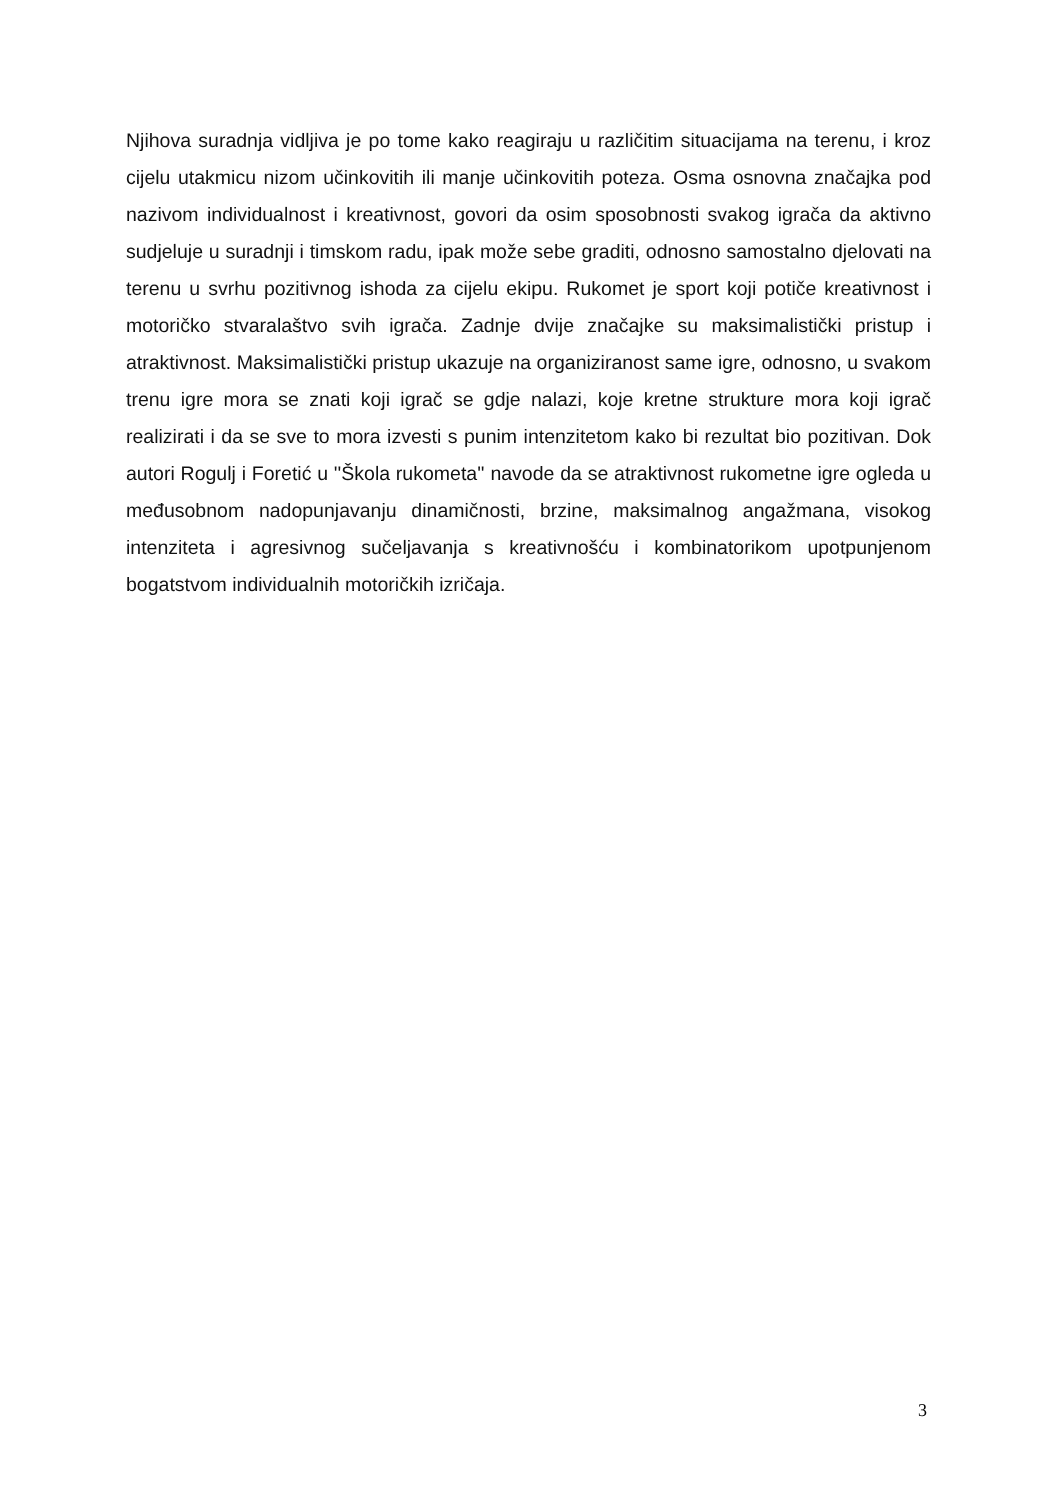Njihova suradnja vidljiva je po tome kako reagiraju u različitim situacijama na terenu, i kroz cijelu utakmicu nizom učinkovitih ili manje učinkovitih poteza. Osma osnovna značajka pod nazivom individualnost i kreativnost, govori da osim sposobnosti svakog igrača da aktivno sudjeluje u suradnji i timskom radu, ipak može sebe graditi, odnosno samostalno djelovati na terenu u svrhu pozitivnog ishoda za cijelu ekipu. Rukomet je sport koji potiče kreativnost i motoričko stvaralaštvo svih igrača. Zadnje dvije značajke su maksimalistički pristup i atraktivnost. Maksimalistički pristup ukazuje na organiziranost same igre, odnosno, u svakom trenu igre mora se znati koji igrač se gdje nalazi, koje kretne strukture mora koji igrač realizirati i da se sve to mora izvesti s punim intenzitetom kako bi rezultat bio pozitivan. Dok autori Rogulj i Foretić u ''Škola rukometa'' navode da se atraktivnost rukometne igre ogleda u međusobnom nadopunjavanju dinamičnosti, brzine, maksimalnog angažmana, visokog intenziteta i agresivnog sučeljavanja s kreativnošću i kombinatorikom upotpunjenom bogatstvom individualnih motoričkih izričaja.
3